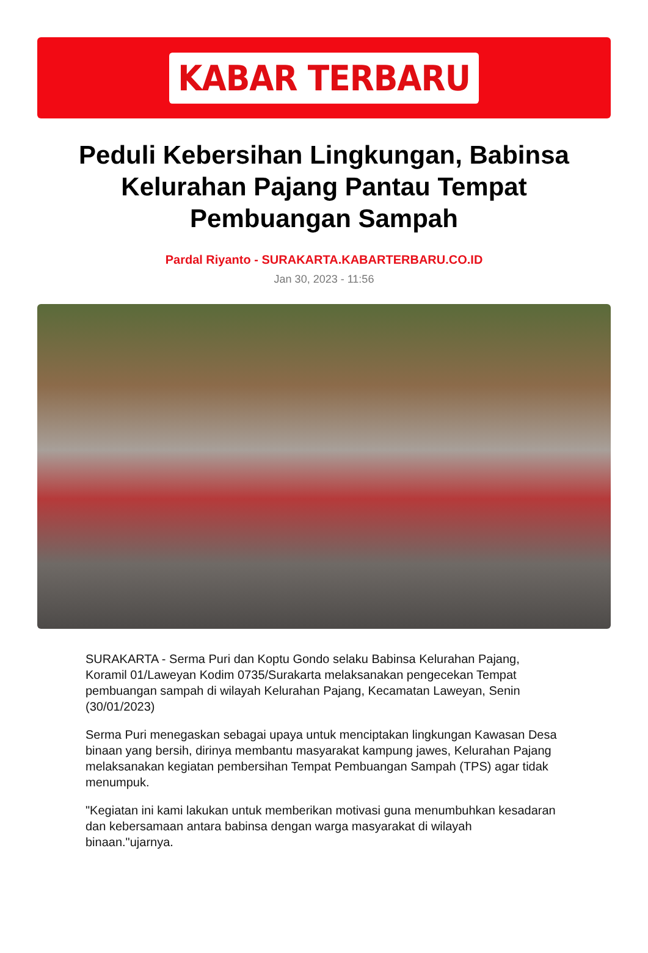KABAR TERBARU
Peduli Kebersihan Lingkungan, Babinsa Kelurahan Pajang Pantau Tempat Pembuangan Sampah
Pardal Riyanto - SURAKARTA.KABARTERBARU.CO.ID
Jan 30, 2023 - 11:56
SURAKARTA - Serma Puri dan Koptu Gondo selaku Babinsa Kelurahan Pajang, Koramil 01/Laweyan Kodim 0735/Surakarta melaksanakan pengecekan Tempat pembuangan sampah di wilayah Kelurahan Pajang, Kecamatan Laweyan, Senin (30/01/2023)
Serma Puri menegaskan sebagai upaya untuk menciptakan lingkungan Kawasan Desa binaan yang bersih, dirinya membantu masyarakat kampung jawes, Kelurahan Pajang melaksanakan kegiatan pembersihan Tempat Pembuangan Sampah (TPS) agar tidak menumpuk.
"Kegiatan ini kami lakukan untuk memberikan motivasi guna menumbuhkan kesadaran dan kebersamaan antara babinsa dengan warga masyarakat di wilayah binaan."ujarnya.